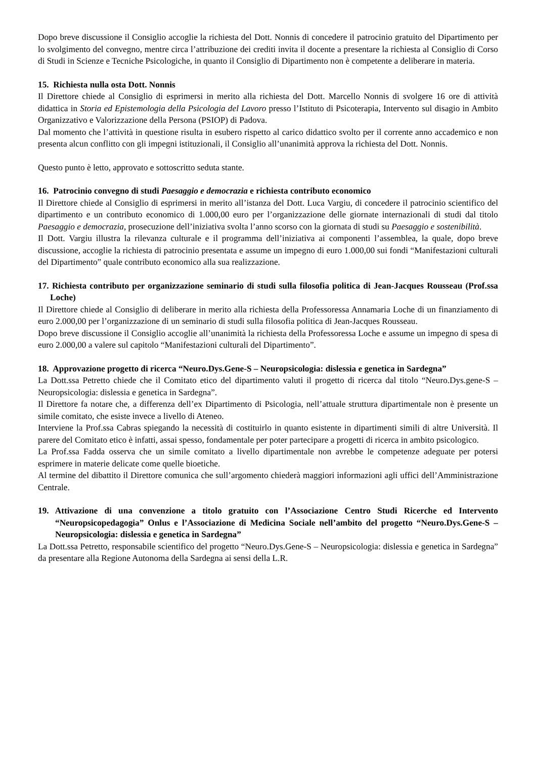Dopo breve discussione il Consiglio accoglie la richiesta del Dott. Nonnis di concedere il patrocinio gratuito del Dipartimento per lo svolgimento del convegno, mentre circa l’attribuzione dei crediti invita il docente a presentare la richiesta al Consiglio di Corso di Studi in Scienze e Tecniche Psicologiche, in quanto il Consiglio di Dipartimento non è competente a deliberare in materia.
15. Richiesta nulla osta Dott. Nonnis
Il Direttore chiede al Consiglio di esprimersi in merito alla richiesta del Dott. Marcello Nonnis di svolgere 16 ore di attività didattica in Storia ed Epistemologia della Psicologia del Lavoro presso l’Istituto di Psicoterapia, Intervento sul disagio in Ambito Organizzativo e Valorizzazione della Persona (PSIOP) di Padova.
Dal momento che l’attività in questione risulta in esubero rispetto al carico didattico svolto per il corrente anno accademico e non presenta alcun conflitto con gli impegni istituzionali, il Consiglio all’unanimità approva la richiesta del Dott. Nonnis.
Questo punto è letto, approvato e sottoscritto seduta stante.
16. Patrocinio convegno di studi Paesaggio e democrazia e richiesta contributo economico
Il Direttore chiede al Consiglio di esprimersi in merito all’istanza del Dott. Luca Vargiu, di concedere il patrocinio scientifico del dipartimento e un contributo economico di 1.000,00 euro per l’organizzazione delle giornate internazionali di studi dal titolo Paesaggio e democrazia, prosecuzione dell’iniziativa svolta l’anno scorso con la giornata di studi su Paesaggio e sostenibilità.
Il Dott. Vargiu illustra la rilevanza culturale e il programma dell’iniziativa ai componenti l’assemblea, la quale, dopo breve discussione, accoglie la richiesta di patrocinio presentata e assume un impegno di euro 1.000,00 sui fondi “Manifestazioni culturali del Dipartimento” quale contributo economico alla sua realizzazione.
17. Richiesta contributo per organizzazione seminario di studi sulla filosofia politica di Jean-Jacques Rousseau (Prof.ssa Loche)
Il Direttore chiede al Consiglio di deliberare in merito alla richiesta della Professoressa Annamaria Loche di un finanziamento di euro 2.000,00 per l’organizzazione di un seminario di studi sulla filosofia politica di Jean-Jacques Rousseau.
Dopo breve discussione il Consiglio accoglie all’unanimità la richiesta della Professoressa Loche e assume un impegno di spesa di euro 2.000,00 a valere sul capitolo “Manifestazioni culturali del Dipartimento”.
18. Approvazione progetto di ricerca “Neuro.Dys.Gene-S – Neuropsicologia: dislessia e genetica in Sardegna”
La Dott.ssa Petretto chiede che il Comitato etico del dipartimento valuti il progetto di ricerca dal titolo “Neuro.Dys.gene-S – Neuropsicologia: dislessia e genetica in Sardegna”.
Il Direttore fa notare che, a differenza dell’ex Dipartimento di Psicologia, nell’attuale struttura dipartimentale non è presente un simile comitato, che esiste invece a livello di Ateneo.
Interviene la Prof.ssa Cabras spiegando la necessità di costituirlo in quanto esistente in dipartimenti simili di altre Università. Il parere del Comitato etico è infatti, assai spesso, fondamentale per poter partecipare a progetti di ricerca in ambito psicologico.
La Prof.ssa Fadda osserva che un simile comitato a livello dipartimentale non avrebbe le competenze adeguate per potersi esprimere in materie delicate come quelle bioetiche.
Al termine del dibattito il Direttore comunica che sull’argomento chiederà maggiori informazioni agli uffici dell’Amministrazione Centrale.
19. Attivazione di una convenzione a titolo gratuito con l’Associazione Centro Studi Ricerche ed Intervento “Neuropsicopedagogia” Onlus e l’Associazione di Medicina Sociale nell’ambito del progetto “Neuro.Dys.Gene-S – Neuropsicologia: dislessia e genetica in Sardegna”
La Dott.ssa Petretto, responsabile scientifico del progetto “Neuro.Dys.Gene-S – Neuropsicologia: dislessia e genetica in Sardegna” da presentare alla Regione Autonoma della Sardegna ai sensi della L.R.